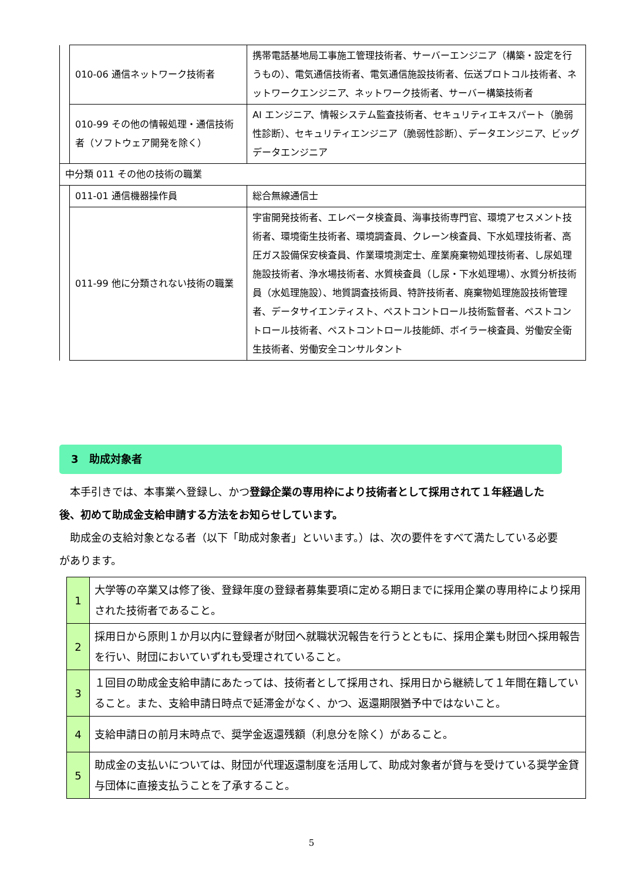| | 010-06 通信ネットワーク技術者 | 携帯電話基地局工事施工管理技術者、サーバーエンジニア（構築・設定を行うもの）、電気通信技術者、電気通信施設技術者、伝送プロトコル技術者、ネットワークエンジニア、ネットワーク技術者、サーバー構築技術者 |
| | 010-99 その他の情報処理・通信技術者（ソフトウェア開発を除く） | AI エンジニア、情報システム監査技術者、セキュリティエキスパート（脆弱性診断）、セキュリティエンジニア（脆弱性診断）、データエンジニア、ビッグデータエンジニア |
| 中分類 011 その他の技術の職業 | | |
| | 011-01 通信機器操作員 | 総合無線通信士 |
| | 011-99 他に分類されない技術の職業 | 宇宙開発技術者、エレベータ検査員、海事技術専門官、環境アセスメント技術者、環境衛生技術者、環境調査員、クレーン検査員、下水処理技術者、高圧ガス設備保安検査員、作業環境測定士、産業廃棄物処理技術者、し尿処理施設技術者、浄水場技術者、水質検査員（し尿・下水処理場）、水質分析技術員（水処理施設）、地質調査技術員、特許技術者、廃棄物処理施設技術管理者、データサイエンティスト、ペストコントロール技術監督者、ペストコントロール技術者、ペストコントロール技能師、ボイラー検査員、労働安全衛生技術者、労働安全コンサルタント |
3　助成対象者
　本手引きでは、本事業へ登録し、かつ登録企業の専用枠により技術者として採用されて１年経過した後、初めて助成金支給申請する方法をお知らせしています。
　助成金の支給対象となる者（以下「助成対象者」といいます。）は、次の要件をすべて満たしている必要があります。
| 1 | 大学等の卒業又は修了後、登録年度の登録者募集要項に定める期日までに採用企業の専用枠により採用された技術者であること。 |
| 2 | 採用日から原則１か月以内に登録者が財団へ就職状況報告を行うとともに、採用企業も財団へ採用報告を行い、財団においていずれも受理されていること。 |
| 3 | １回目の助成金支給申請にあたっては、技術者として採用され、採用日から継続して１年間在籍していること。また、支給申請日時点で延滞金がなく、かつ、返還期限猶予中ではないこと。 |
| 4 | 支給申請日の前月末時点で、奨学金返還残額（利息分を除く）があること。 |
| 5 | 助成金の支払いについては、財団が代理返還制度を活用して、助成対象者が貸与を受けている奨学金貸与団体に直接支払うことを了承すること。 |
5